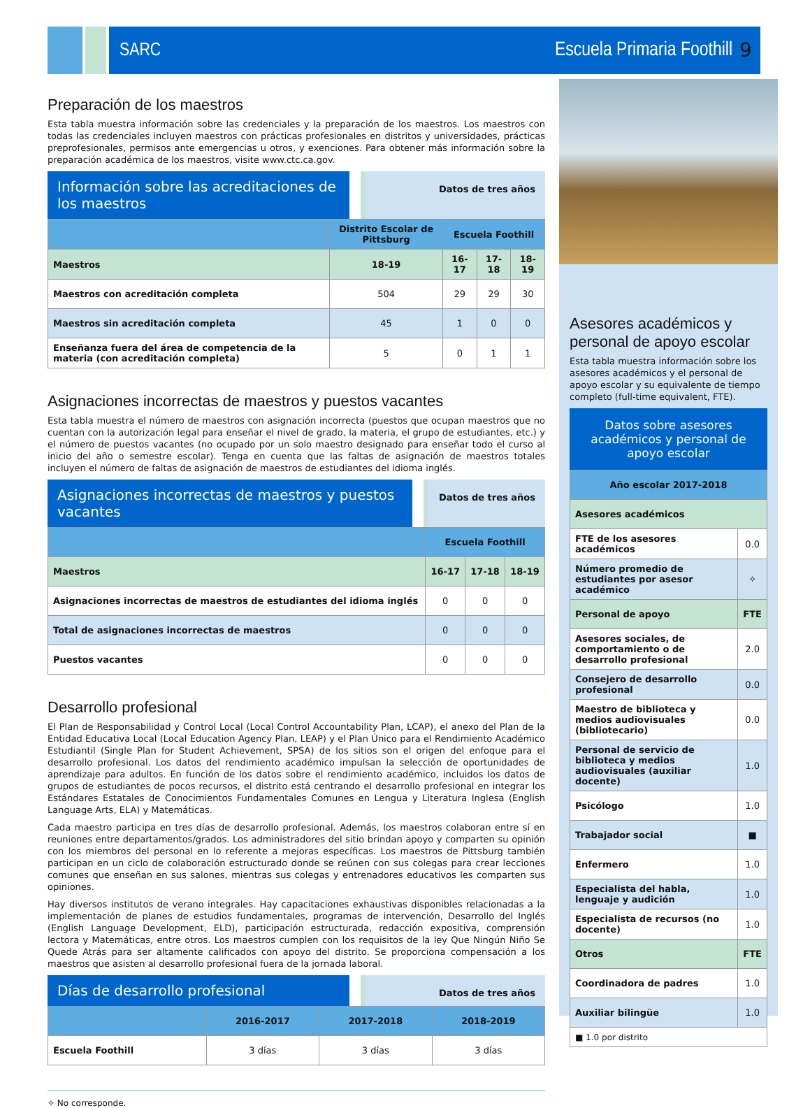SARC Escuela Primaria Foothill
9
Preparación de los maestros
Esta tabla muestra información sobre las credenciales y la preparación de los maestros. Los maestros con todas las credenciales incluyen maestros con prácticas profesionales en distritos y universidades, prácticas preprofesionales, permisos ante emergencias u otros, y exenciones. Para obtener más información sobre la preparación académica de los maestros, visite www.ctc.ca.gov.
Información sobre las acreditaciones de los maestros
Datos de tres años
| | Distrito Escolar de Pittsburg | Escuela Foothill | | |
| --- | --- | --- | --- | --- |
| Maestros | 18-19 | 16-17 | 17-18 | 18-19 |
| Maestros con acreditación completa | 504 | 29 | 29 | 30 |
| Maestros sin acreditación completa | 45 | 1 | 0 | 0 |
| Enseñanza fuera del área de competencia de la materia (con acreditación completa) | 5 | 0 | 1 | 1 |
Asignaciones incorrectas de maestros y puestos vacantes
Esta tabla muestra el número de maestros con asignación incorrecta (puestos que ocupan maestros que no cuentan con la autorización legal para enseñar el nivel de grado, la materia, el grupo de estudiantes, etc.) y el número de puestos vacantes (no ocupado por un solo maestro designado para enseñar todo el curso al inicio del año o semestre escolar). Tenga en cuenta que las faltas de asignación de maestros totales incluyen el número de faltas de asignación de maestros de estudiantes del idioma inglés.
Asignaciones incorrectas de maestros y puestos vacantes
Datos de tres años
| | Escuela Foothill | | |
| --- | --- | --- | --- |
| Maestros | 16-17 | 17-18 | 18-19 |
| Asignaciones incorrectas de maestros de estudiantes del idioma inglés | 0 | 0 | 0 |
| Total de asignaciones incorrectas de maestros | 0 | 0 | 0 |
| Puestos vacantes | 0 | 0 | 0 |
Desarrollo profesional
El Plan de Responsabilidad y Control Local (Local Control Accountability Plan, LCAP), el anexo del Plan de la Entidad Educativa Local (Local Education Agency Plan, LEAP) y el Plan Único para el Rendimiento Académico Estudiantil (Single Plan for Student Achievement, SPSA) de los sitios son el origen del enfoque para el desarrollo profesional. Los datos del rendimiento académico impulsan la selección de oportunidades de aprendizaje para adultos. En función de los datos sobre el rendimiento académico, incluidos los datos de grupos de estudiantes de pocos recursos, el distrito está centrando el desarrollo profesional en integrar los Estándares Estatales de Conocimientos Fundamentales Comunes en Lengua y Literatura Inglesa (English Language Arts, ELA) y Matemáticas.
Cada maestro participa en tres días de desarrollo profesional. Además, los maestros colaboran entre sí en reuniones entre departamentos/grados. Los administradores del sitio brindan apoyo y comparten su opinión con los miembros del personal en lo referente a mejoras específicas. Los maestros de Pittsburg también participan en un ciclo de colaboración estructurado donde se reúnen con sus colegas para crear lecciones comunes que enseñan en sus salones, mientras sus colegas y entrenadores educativos les comparten sus opiniones.
Hay diversos institutos de verano integrales. Hay capacitaciones exhaustivas disponibles relacionadas a la implementación de planes de estudios fundamentales, programas de intervención, Desarrollo del Inglés (English Language Development, ELD), participación estructurada, redacción expositiva, comprensión lectora y Matemáticas, entre otros. Los maestros cumplen con los requisitos de la ley Que Ningún Niño Se Quede Atrás para ser altamente calificados con apoyo del distrito. Se proporciona compensación a los maestros que asisten al desarrollo profesional fuera de la jornada laboral.
Días de desarrollo profesional
Datos de tres años
| | 2016-2017 | 2017-2018 | 2018-2019 |
| --- | --- | --- | --- |
| Escuela Foothill | 3 días | 3 días | 3 días |
✧ No corresponde.
Asesores académicos y personal de apoyo escolar
Esta tabla muestra información sobre los asesores académicos y el personal de apoyo escolar y su equivalente de tiempo completo (full-time equivalent, FTE).
Datos sobre asesores académicos y personal de apoyo escolar
| Año escolar 2017-2018 | |
| --- | --- |
| Asesores académicos | |
| FTE de los asesores académicos | 0.0 |
| Número promedio de estudiantes por asesor académico | ✧ |
| Personal de apoyo | FTE |
| Asesores sociales, de comportamiento o de desarrollo profesional | 2.0 |
| Consejero de desarrollo profesional | 0.0 |
| Maestro de biblioteca y medios audiovisuales (bibliotecario) | 0.0 |
| Personal de servicio de biblioteca y medios audiovisuales (auxiliar docente) | 1.0 |
| Psicólogo | 1.0 |
| Trabajador social | ■ |
| Enfermero | 1.0 |
| Especialista del habla, lenguaje y audición | 1.0 |
| Especialista de recursos (no docente) | 1.0 |
| Otros | FTE |
| Coordinadora de padres | 1.0 |
| Auxiliar bilingüe | 1.0 |
| ■ 1.0 por distrito | |